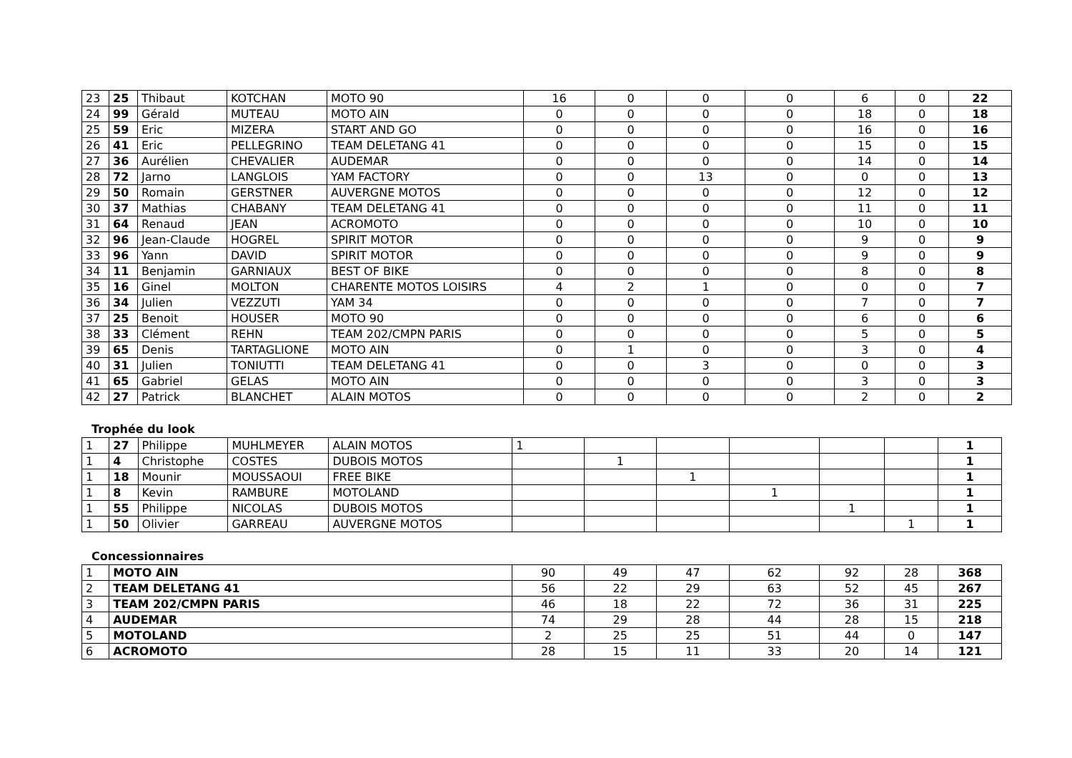| 23 | 25 | Thibaut | KOTCHAN | MOTO 90 | 16 | 0 | 0 | 0 | 6 | 0 | 22 |
| 24 | 99 | Gérald | MUTEAU | MOTO AIN | 0 | 0 | 0 | 0 | 18 | 0 | 18 |
| 25 | 59 | Eric | MIZERA | START AND GO | 0 | 0 | 0 | 0 | 16 | 0 | 16 |
| 26 | 41 | Eric | PELLEGRINO | TEAM DELETANG 41 | 0 | 0 | 0 | 0 | 15 | 0 | 15 |
| 27 | 36 | Aurélien | CHEVALIER | AUDEMAR | 0 | 0 | 0 | 0 | 14 | 0 | 14 |
| 28 | 72 | Jarno | LANGLOIS | YAM FACTORY | 0 | 0 | 13 | 0 | 0 | 0 | 13 |
| 29 | 50 | Romain | GERSTNER | AUVERGNE MOTOS | 0 | 0 | 0 | 0 | 12 | 0 | 12 |
| 30 | 37 | Mathias | CHABANY | TEAM DELETANG 41 | 0 | 0 | 0 | 0 | 11 | 0 | 11 |
| 31 | 64 | Renaud | JEAN | ACROMOTO | 0 | 0 | 0 | 0 | 10 | 0 | 10 |
| 32 | 96 | Jean-Claude | HOGREL | SPIRIT MOTOR | 0 | 0 | 0 | 0 | 9 | 0 | 9 |
| 33 | 96 | Yann | DAVID | SPIRIT MOTOR | 0 | 0 | 0 | 0 | 9 | 0 | 9 |
| 34 | 11 | Benjamin | GARNIAUX | BEST OF BIKE | 0 | 0 | 0 | 0 | 8 | 0 | 8 |
| 35 | 16 | Ginel | MOLTON | CHARENTE MOTOS LOISIRS | 4 | 2 | 1 | 0 | 0 | 0 | 7 |
| 36 | 34 | Julien | VEZZUTI | YAM 34 | 0 | 0 | 0 | 0 | 7 | 0 | 7 |
| 37 | 25 | Benoit | HOUSER | MOTO 90 | 0 | 0 | 0 | 0 | 6 | 0 | 6 |
| 38 | 33 | Clément | REHN | TEAM 202/CMPN PARIS | 0 | 0 | 0 | 0 | 5 | 0 | 5 |
| 39 | 65 | Denis | TARTAGLIONE | MOTO AIN | 0 | 1 | 0 | 0 | 3 | 0 | 4 |
| 40 | 31 | Julien | TONIUTTI | TEAM DELETANG 41 | 0 | 0 | 3 | 0 | 0 | 0 | 3 |
| 41 | 65 | Gabriel | GELAS | MOTO AIN | 0 | 0 | 0 | 0 | 3 | 0 | 3 |
| 42 | 27 | Patrick | BLANCHET | ALAIN MOTOS | 0 | 0 | 0 | 0 | 2 | 0 | 2 |
Trophée du look
| 1 | 27 | Philippe | MUHLMEYER | ALAIN MOTOS | 1 | | | | | | 1 |
| 1 | 4 | Christophe | COSTES | DUBOIS MOTOS | | 1 | | | | | 1 |
| 1 | 18 | Mounir | MOUSSAOUI | FREE BIKE | | | 1 | | | | 1 |
| 1 | 8 | Kevin | RAMBURE | MOTOLAND | | | | 1 | | | 1 |
| 1 | 55 | Philippe | NICOLAS | DUBOIS MOTOS | | | | | 1 | | 1 |
| 1 | 50 | Olivier | GARREAU | AUVERGNE MOTOS | | | | | | 1 | 1 |
Concessionnaires
| 1 | MOTO AIN | 90 | 49 | 47 | 62 | 92 | 28 | 368 |
| 2 | TEAM DELETANG 41 | 56 | 22 | 29 | 63 | 52 | 45 | 267 |
| 3 | TEAM 202/CMPN PARIS | 46 | 18 | 22 | 72 | 36 | 31 | 225 |
| 4 | AUDEMAR | 74 | 29 | 28 | 44 | 28 | 15 | 218 |
| 5 | MOTOLAND | 2 | 25 | 25 | 51 | 44 | 0 | 147 |
| 6 | ACROMOTO | 28 | 15 | 11 | 33 | 20 | 14 | 121 |